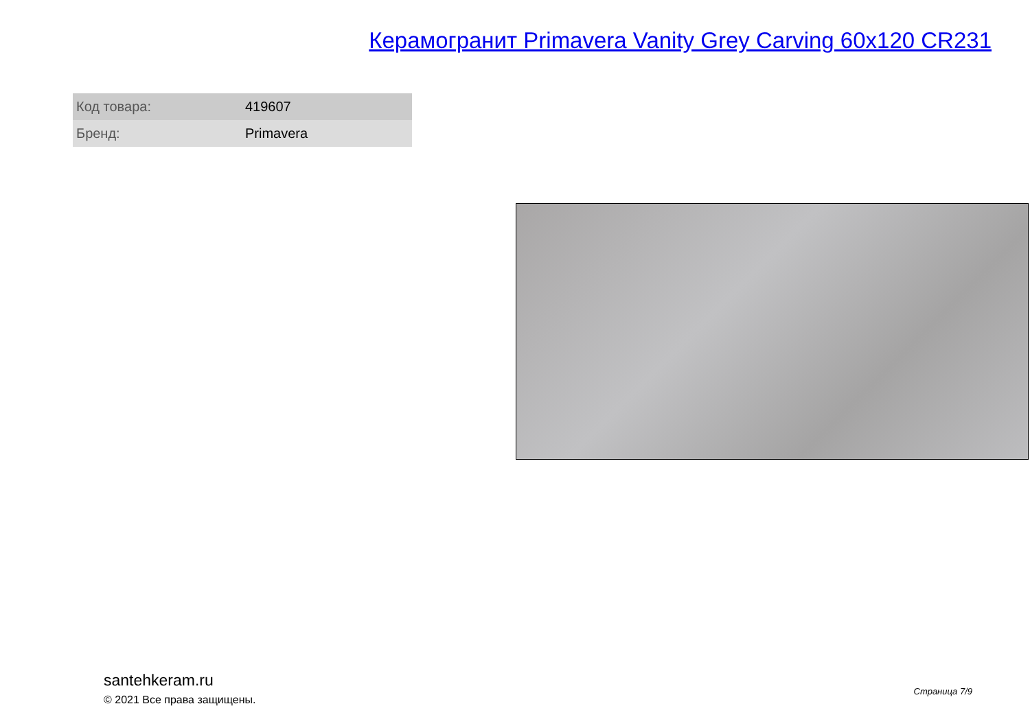Керамогранит Primavera Vanity Grey Carving 60x120 CR231
| Код товара: | 419607 |
| Бренд: | Primavera |
santehkeram.ru
© 2021 Все права защищены.
Страница 7/9